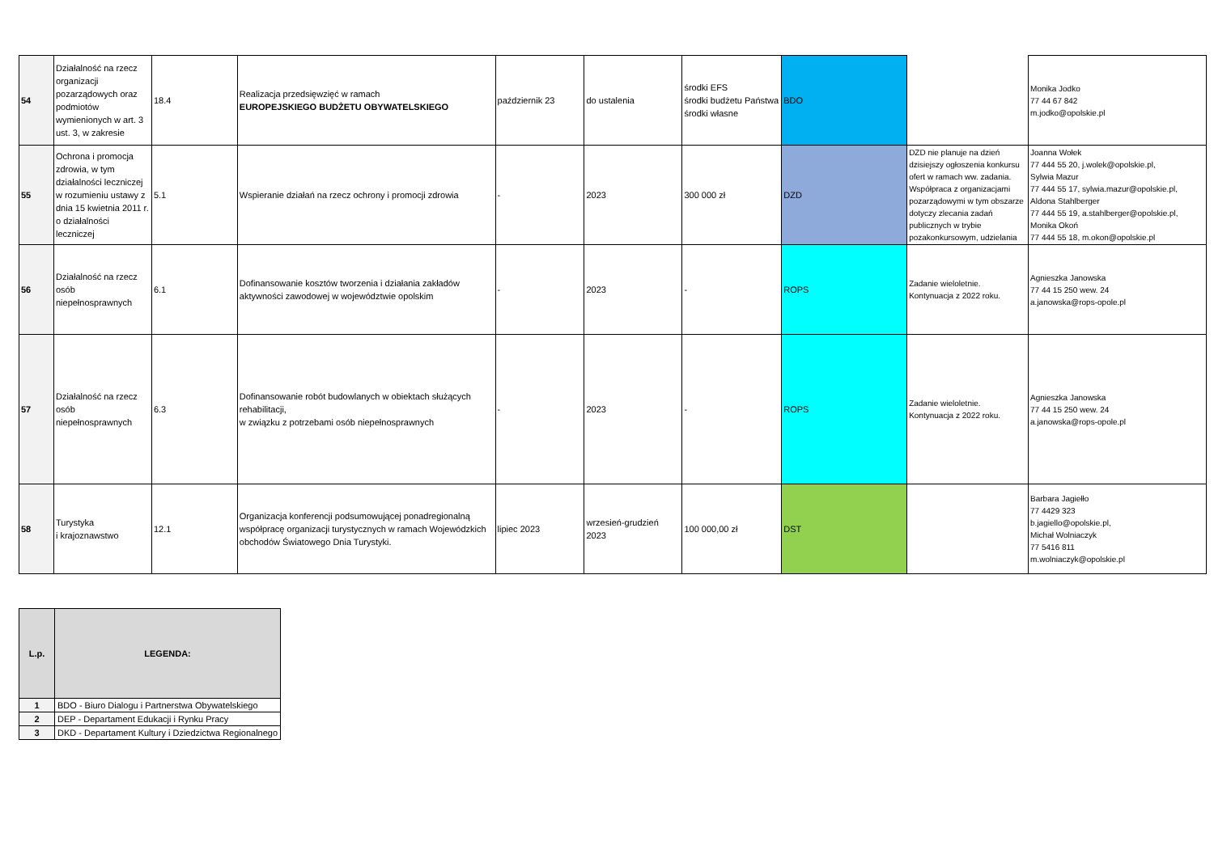| 54 | Działalność na rzecz organizacji pozarządowych oraz podmiotów wymienionych w art. 3 ust. 3, w zakresie | 18.4 | Realizacja przedsięwzięć w ramach EUROPEJSKIEGO BUDŻETU OBYWATELSKIEGO | październik 23 | do ustalenia | środki EFS środki budżetu Państwa środki własne | BDO | | Monika Jodko 77 44 67 842 m.jodko@opolskie.pl |
| 55 | Ochrona i promocja zdrowia, w tym działalności leczniczej w rozumieniu ustawy z dnia 15 kwietnia 2011 r. o działalności leczniczej | 5.1 | Wspieranie działań na rzecz ochrony i promocji zdrowia | - | 2023 | 300 000 zł | DZD | DZD nie planuje na dzień dzisiejszy ogłoszenia konkursu ofert w ramach ww. zadania. Współpraca z organizacjami pozarządowymi w tym obszarze dotyczy zlecania zadań publicznych w trybie pozakonkursowym, udzielania | Joanna Wołek 77 444 55 20, j.wolek@opolskie.pl, Sylwia Mazur 77 444 55 17, sylwia.mazur@opolskie.pl, Aldona Stahlberger 77 444 55 19, a.stahlberger@opolskie.pl, Monika Okoń 77 444 55 18, m.okon@opolskie.pl |
| 56 | Działalność na rzecz osób niepełnosprawnych | 6.1 | Dofinansowanie kosztów tworzenia i działania zakładów aktywności zawodowej w województwie opolskim | - | 2023 | - | ROPS | Zadanie wieloletnie. Kontynuacja z 2022 roku. | Agnieszka Janowska 77 44 15 250 wew. 24 a.janowska@rops-opole.pl |
| 57 | Działalność na rzecz osób niepełnosprawnych | 6.3 | Dofinansowanie robót budowlanych w obiektach służących rehabilitacji, w związku z potrzebami osób niepełnosprawnych | - | 2023 | - | ROPS | Zadanie wieloletnie. Kontynuacja z 2022 roku. | Agnieszka Janowska 77 44 15 250 wew. 24 a.janowska@rops-opole.pl |
| 58 | Turystyka i krajoznawstwo | 12.1 | Organizacja konferencji podsumowującej ponadregionalną współpracę organizacji turystycznych w ramach Wojewódzkich obchodów Światowego Dnia Turystyki. | lipiec 2023 | wrzesień-grudzień 2023 | 100 000,00 zł | DST | | Barbara Jagiełło 77 4429 323 b.jagiello@opolskie.pl, Michał Wolniaczyk 77 5416 811 m.wolniaczyk@opolskie.pl |
| L.p. | LEGENDA: |
| 1 | BDO - Biuro Dialogu i Partnerstwa Obywatelskiego |
| 2 | DEP - Departament Edukacji i Rynku Pracy |
| 3 | DKD - Departament Kultury i Dziedzictwa Regionalnego |